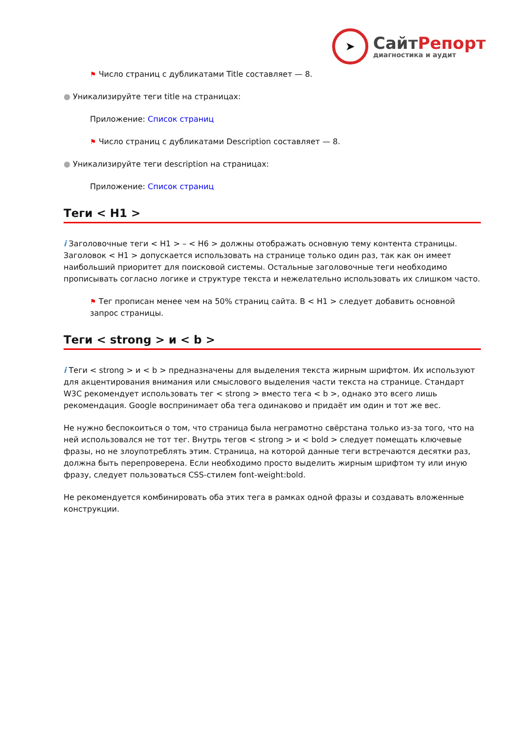➤
СайтРепорт
диагностика и аудит
⚑ Число страниц с дубликатами Title составляет — 8.
● Уникализируйте теги title на страницах:
Приложение: Список страниц
⚑ Число страниц с дубликатами Description составляет — 8.
● Уникализируйте теги description на страницах:
Приложение: Список страниц
Теги < H1 >
i Заголовочные теги < H1 > – < H6 > должны отображать основную тему контента страницы. Заголовок < H1 > допускается использовать на странице только один раз, так как он имеет наибольший приоритет для поисковой системы. Остальные заголовочные теги необходимо прописывать согласно логике и структуре текста и нежелательно использовать их слишком часто.
⚑ Тег прописан менее чем на 50% страниц сайта. В < H1 > следует добавить основной запрос страницы.
Теги < strong > и < b >
i Теги < strong > и < b > предназначены для выделения текста жирным шрифтом. Их используют для акцентирования внимания или смыслового выделения части текста на странице. Стандарт W3C рекомендует использовать тег < strong > вместо тега < b >, однако это всего лишь рекомендация. Google воспринимает оба тега одинаково и придаёт им один и тот же вес.
Не нужно беспокоиться о том, что страница была неграмотно свёрстана только из-за того, что на ней использовался не тот тег. Внутрь тегов < strong > и < bold > следует помещать ключевые фразы, но не злоупотреблять этим. Страница, на которой данные теги встречаются десятки раз, должна быть перепроверена. Если необходимо просто выделить жирным шрифтом ту или иную фразу, следует пользоваться CSS-стилем font-weight:bold.
Не рекомендуется комбинировать оба этих тега в рамках одной фразы и создавать вложенные конструкции.